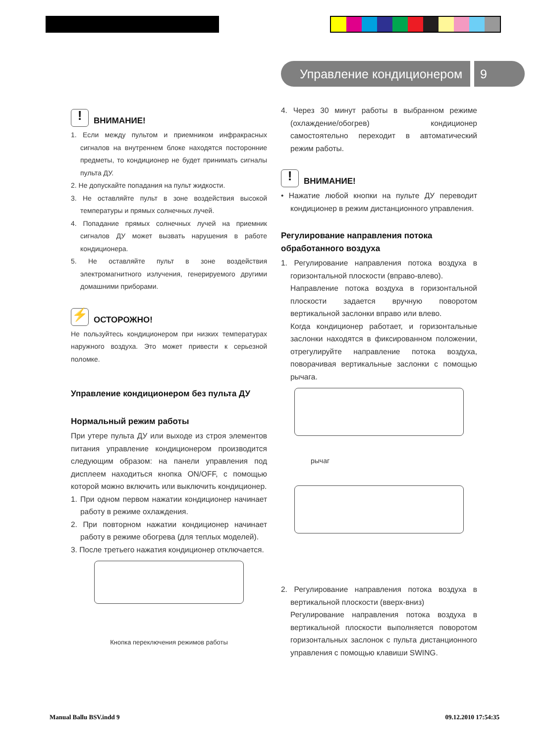Управление кондиционером 9
! ВНИМАНИЕ!
1. Если между пультом и приемником инфракрасных сигналов на внутреннем блоке находятся посторонние предметы, то кондиционер не будет принимать сигналы пульта ДУ.
2. Не допускайте попадания на пульт жидкости.
3. Не оставляйте пульт в зоне воздействия высокой температуры и прямых солнечных лучей.
4. Попадание прямых солнечных лучей на приемник сигналов ДУ может вызвать нарушения в работе кондиционера.
5. Не оставляйте пульт в зоне воздействия электромагнитного излучения, генерируемого другими домашними приборами.
⚡ ОСТОРОЖНО!
Не пользуйтесь кондиционером при низких температурах наружного воздуха. Это может привести к серьезной поломке.
Управление кондиционером без пульта ДУ
Нормальный режим работы
При утере пульта ДУ или выходе из строя элементов питания управление кондиционером производится следующим образом: на панели управления под дисплеем находиться кнопка ON/OFF, с помощью которой можно включить или выключить кондиционер.
1. При одном первом нажатии кондиционер начинает работу в режиме охлаждения.
2. При повторном нажатии кондиционер начинает работу в режиме обогрева (для теплых моделей).
3. После третьего нажатия кондиционер отключается.
Кнопка переключения режимов работы
4. Через 30 минут работы в выбранном режиме (охлаждение/обогрев) кондиционер самостоятельно переходит в автоматический режим работы.
! ВНИМАНИЕ!
• Нажатие любой кнопки на пульте ДУ переводит кондиционер в режим дистанционного управления.
Регулирование направления потока обработанного воздуха
1. Регулирование направления потока воздуха в горизонтальной плоскости (вправо-влево).
Направление потока воздуха в горизонтальной плоскости задается вручную поворотом вертикальной заслонки вправо или влево.
Когда кондиционер работает, и горизонтальные заслонки находятся в фиксированном положении, отрегулируйте направление потока воздуха, поворачивая вертикальные заслонки с помощью рычага.
рычаг
2. Регулирование направления потока воздуха в вертикальной плоскости (вверх-вниз)
Регулирование направления потока воздуха в вертикальной плоскости выполняется поворотом горизонтальных заслонок с пульта дистанционного управления с помощью клавиши SWING.
Manual Ballu BSV.indd 9 09.12.2010 17:54:35